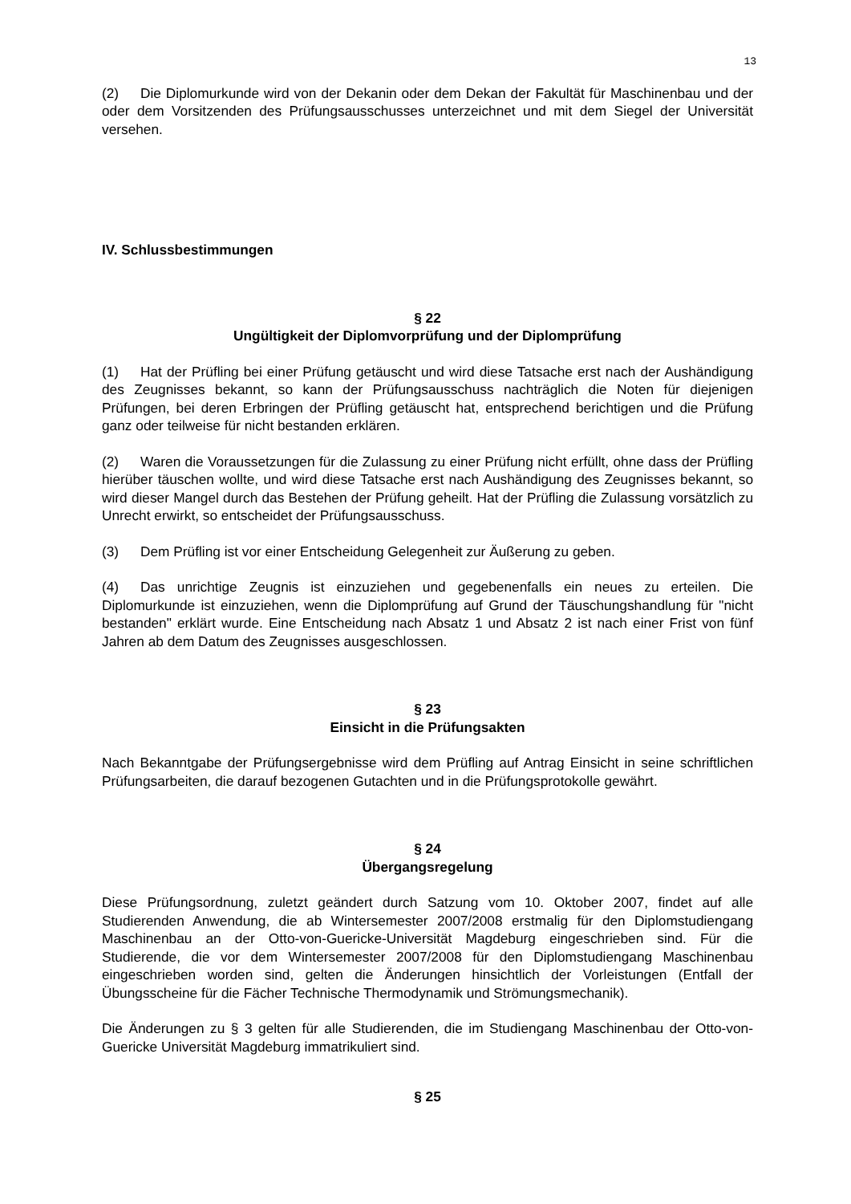13
(2) Die Diplomurkunde wird von der Dekanin oder dem Dekan der Fakultät für Maschinenbau und der oder dem Vorsitzenden des Prüfungsausschusses unterzeichnet und mit dem Siegel der Universität versehen.
IV. Schlussbestimmungen
§ 22
Ungültigkeit der Diplomvorprüfung und der Diplomprüfung
(1) Hat der Prüfling bei einer Prüfung getäuscht und wird diese Tatsache erst nach der Aushändigung des Zeugnisses bekannt, so kann der Prüfungsausschuss nachträglich die Noten für diejenigen Prüfungen, bei deren Erbringen der Prüfling getäuscht hat, entsprechend berichtigen und die Prüfung ganz oder teilweise für nicht bestanden erklären.
(2) Waren die Voraussetzungen für die Zulassung zu einer Prüfung nicht erfüllt, ohne dass der Prüfling hierüber täuschen wollte, und wird diese Tatsache erst nach Aushändigung des Zeugnisses bekannt, so wird dieser Mangel durch das Bestehen der Prüfung geheilt. Hat der Prüfling die Zulassung vorsätzlich zu Unrecht erwirkt, so entscheidet der Prüfungsausschuss.
(3) Dem Prüfling ist vor einer Entscheidung Gelegenheit zur Äußerung zu geben.
(4) Das unrichtige Zeugnis ist einzuziehen und gegebenenfalls ein neues zu erteilen. Die Diplomurkunde ist einzuziehen, wenn die Diplomprüfung auf Grund der Täuschungshandlung für "nicht bestanden" erklärt wurde. Eine Entscheidung nach Absatz 1 und Absatz 2 ist nach einer Frist von fünf Jahren ab dem Datum des Zeugnisses ausgeschlossen.
§ 23
Einsicht in die Prüfungsakten
Nach Bekanntgabe der Prüfungsergebnisse wird dem Prüfling auf Antrag Einsicht in seine schriftlichen Prüfungsarbeiten, die darauf bezogenen Gutachten und in die Prüfungsprotokolle gewährt.
§ 24
Übergangsregelung
Diese Prüfungsordnung, zuletzt geändert durch Satzung vom 10. Oktober 2007, findet auf alle Studierenden Anwendung, die ab Wintersemester 2007/2008 erstmalig für den Diplomstudiengang Maschinenbau an der Otto-von-Guericke-Universität Magdeburg eingeschrieben sind. Für die Studierende, die vor dem Wintersemester 2007/2008 für den Diplomstudiengang Maschinenbau eingeschrieben worden sind, gelten die Änderungen hinsichtlich der Vorleistungen (Entfall der Übungsscheine für die Fächer Technische Thermodynamik und Strömungsmechanik).
Die Änderungen zu § 3 gelten für alle Studierenden, die im Studiengang Maschinenbau der Otto-von-Guericke Universität Magdeburg immatrikuliert sind.
§ 25